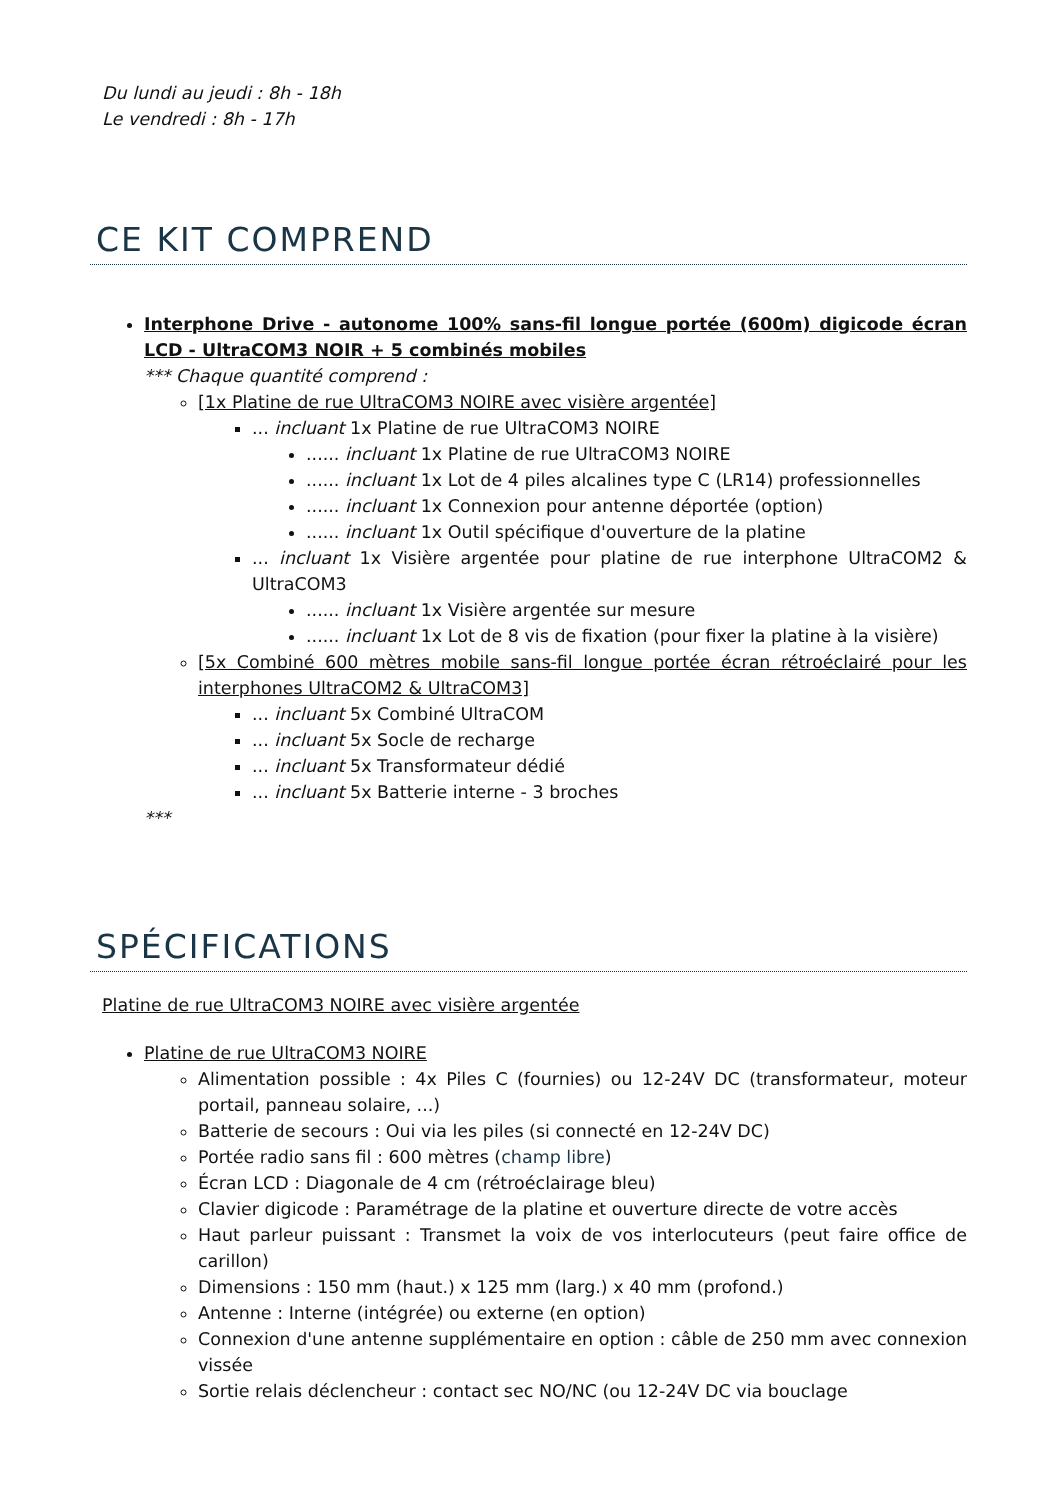Du lundi au jeudi : 8h - 18h
Le vendredi : 8h - 17h
CE KIT COMPREND
Interphone Drive - autonome 100% sans-fil longue portée (600m) digicode écran LCD - UltraCOM3 NOIR + 5 combinés mobiles
*** Chaque quantité comprend :
[1x Platine de rue UltraCOM3 NOIRE avec visière argentée]
... incluant 1x Platine de rue UltraCOM3 NOIRE
...... incluant 1x Platine de rue UltraCOM3 NOIRE
...... incluant 1x Lot de 4 piles alcalines type C (LR14) professionnelles
...... incluant 1x Connexion pour antenne déportée (option)
...... incluant 1x Outil spécifique d'ouverture de la platine
... incluant 1x Visière argentée pour platine de rue interphone UltraCOM2 & UltraCOM3
...... incluant 1x Visière argentée sur mesure
...... incluant 1x Lot de 8 vis de fixation (pour fixer la platine à la visière)
[5x Combiné 600 mètres mobile sans-fil longue portée écran rétroéclairé pour les interphones UltraCOM2 & UltraCOM3]
... incluant 5x Combiné UltraCOM
... incluant 5x Socle de recharge
... incluant 5x Transformateur dédié
... incluant 5x Batterie interne - 3 broches
***
SPÉCIFICATIONS
Platine de rue UltraCOM3 NOIRE avec visière argentée
Platine de rue UltraCOM3 NOIRE
Alimentation possible : 4x Piles C (fournies) ou 12-24V DC (transformateur, moteur portail, panneau solaire, ...)
Batterie de secours : Oui via les piles (si connecté en 12-24V DC)
Portée radio sans fil : 600 mètres (champ libre)
Écran LCD : Diagonale de 4 cm (rétroéclairage bleu)
Clavier digicode : Paramétrage de la platine et ouverture directe de votre accès
Haut parleur puissant : Transmet la voix de vos interlocuteurs (peut faire office de carillon)
Dimensions : 150 mm (haut.) x 125 mm (larg.) x 40 mm (profond.)
Antenne : Interne (intégrée) ou externe (en option)
Connexion d'une antenne supplémentaire en option : câble de 250 mm avec connexion vissée
Sortie relais déclencheur : contact sec NO/NC (ou 12-24V DC via bouclage